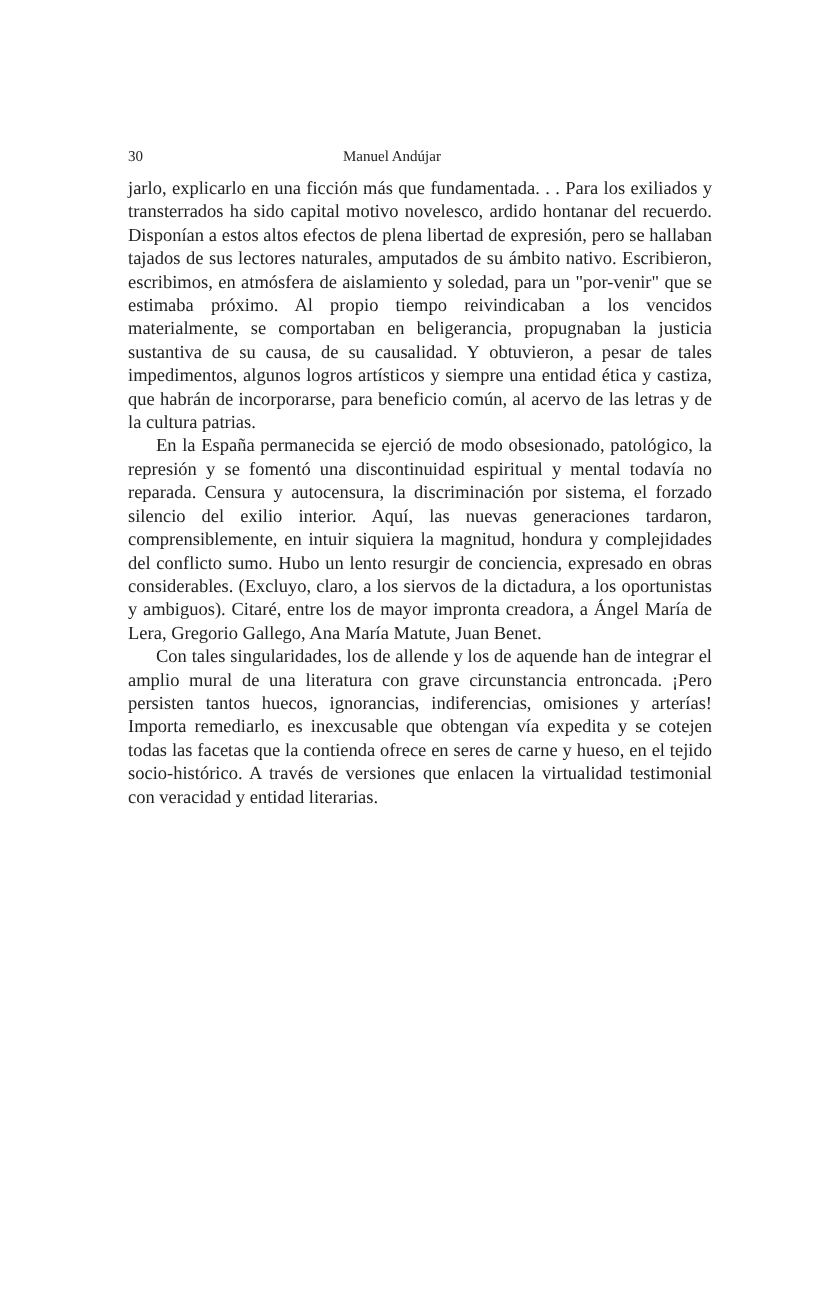30 Manuel Andújar
jarlo, explicarlo en una ficción más que fundamentada. . . Para los exiliados y transterrados ha sido capital motivo novelesco, ardido hontanar del recuerdo. Disponían a estos altos efectos de plena libertad de expresión, pero se hallaban tajados de sus lectores naturales, amputados de su ámbito nativo. Escribieron, escribimos, en atmósfera de aislamiento y soledad, para un "por-venir" que se estimaba próximo. Al propio tiempo reivindicaban a los vencidos materialmente, se comportaban en beligerancia, propugnaban la justicia sustantiva de su causa, de su causalidad. Y obtuvieron, a pesar de tales impedimentos, algunos logros artísticos y siempre una entidad ética y castiza, que habrán de incorporarse, para beneficio común, al acervo de las letras y de la cultura patrias.
En la España permanecida se ejerció de modo obsesionado, patológico, la represión y se fomentó una discontinuidad espiritual y mental todavía no reparada. Censura y autocensura, la discriminación por sistema, el forzado silencio del exilio interior. Aquí, las nuevas generaciones tardaron, comprensiblemente, en intuir siquiera la magnitud, hondura y complejidades del conflicto sumo. Hubo un lento resurgir de conciencia, expresado en obras considerables. (Excluyo, claro, a los siervos de la dictadura, a los oportunistas y ambiguos). Citaré, entre los de mayor impronta creadora, a Ángel María de Lera, Gregorio Gallego, Ana María Matute, Juan Benet.
Con tales singularidades, los de allende y los de aquende han de integrar el amplio mural de una literatura con grave circunstancia entroncada. ¡Pero persisten tantos huecos, ignorancias, indiferencias, omisiones y arterías! Importa remediarlo, es inexcusable que obtengan vía expedita y se cotejen todas las facetas que la contienda ofrece en seres de carne y hueso, en el tejido socio-histórico. A través de versiones que enlacen la virtualidad testimonial con veracidad y entidad literarias.